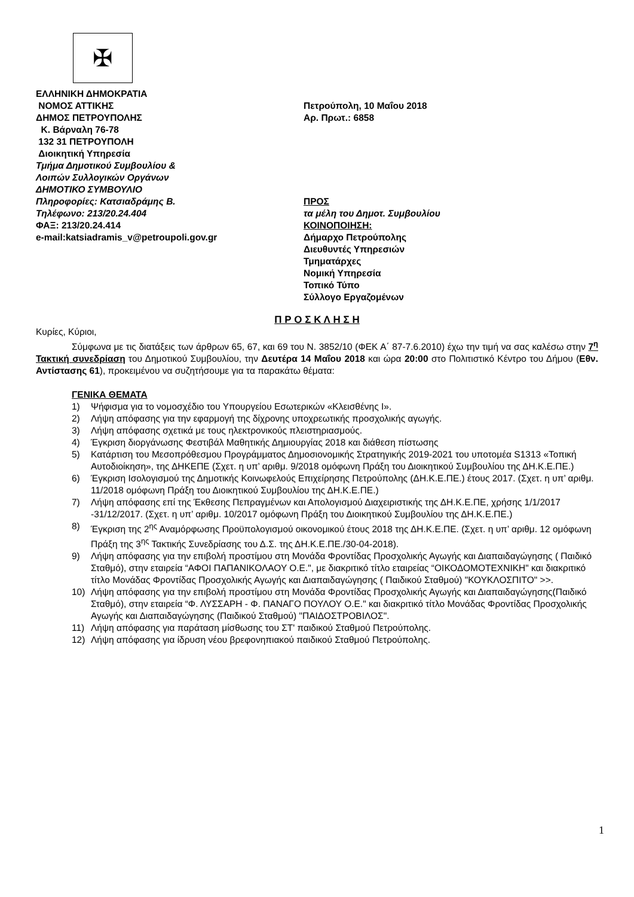✠
ΕΛΛΗΝΙΚΗ ΔΗΜΟΚΡΑΤΙΑ
ΝΟΜΟΣ ΑΤΤΙΚΗΣ
ΔΗΜΟΣ ΠΕΤΡΟΥΠΟΛΗΣ
Κ. Βάρναλη 76-78
132 31 ΠΕΤΡΟΥΠΟΛΗ
Διοικητική Υπηρεσία
Τμήμα Δημοτικού Συμβουλίου &
Λοιπών Συλλογικών Οργάνων
ΔΗΜΟΤΙΚΟ ΣΥΜΒΟΥΛΙΟ
Πληροφορίες: Κατσιαδράμης Β.
Τηλέφωνο: 213/20.24.404
ΦΑΞ: 213/20.24.414
e-mail:katsiadramis_v@petroupoli.gov.gr
Πετρούπολη, 10 Μαΐου 2018
Αρ. Πρωτ.: 6858
ΠΡΟΣ
τα μέλη του Δημοτ. Συμβουλίου
ΚΟΙΝΟΠΟΙΗΣΗ:
Δήμαρχο Πετρούπολης
Διευθυντές Υπηρεσιών
Τμηματάρχες
Νομική Υπηρεσία
Τοπικό Τύπο
Σύλλογο Εργαζομένων
Π Ρ Ο Σ Κ Λ Η Σ Η
Κυρίες, Κύριοι,
Σύμφωνα με τις διατάξεις των άρθρων 65, 67, και 69 του Ν. 3852/10 (ΦΕΚ Α΄ 87-7.6.2010) έχω την τιμή να σας καλέσω στην 7<sup>η</sup> Τακτική συνεδρίαση του Δημοτικού Συμβουλίου, την Δευτέρα 14 Μαΐου 2018 και ώρα 20:00 στο Πολιτιστικό Κέντρο του Δήμου (Εθν. Αντίστασης 61), προκειμένου να συζητήσουμε για τα παρακάτω θέματα:
ΓΕΝΙΚΑ ΘΕΜΑΤΑ
1) Ψήφισμα για το νομοσχέδιο του Υπουργείου Εσωτερικών «Κλεισθένης Ι».
2) Λήψη απόφασης για την εφαρμογή της δίχρονης υποχρεωτικής προσχολικής αγωγής.
3) Λήψη απόφασης σχετικά με τους ηλεκτρονικούς πλειστηριασμούς.
4) Έγκριση διοργάνωσης Φεστιβάλ Μαθητικής Δημιουργίας 2018 και διάθεση πίστωσης
5) Κατάρτιση του Μεσοπρόθεσμου Προγράμματος Δημοσιονομικής Στρατηγικής 2019-2021 του υποτομέα S1313 «Τοπική Αυτοδιοίκηση», της ΔΗΚΕΠΕ (Σχετ. η υπ’ αριθμ. 9/2018 ομόφωνη Πράξη του Διοικητικού Συμβουλίου της ΔΗ.Κ.Ε.ΠΕ.)
6) Έγκριση Ισολογισμού της Δημοτικής Κοινωφελούς Επιχείρησης Πετρούπολης (ΔΗ.Κ.Ε.ΠΕ.) έτους 2017. (Σχετ. η υπ’ αριθμ. 11/2018 ομόφωνη Πράξη του Διοικητικού Συμβουλίου της ΔΗ.Κ.Ε.ΠΕ.)
7) Λήψη απόφασης επί της Έκθεσης Πεπραγμένων και Απολογισμού Διαχειριστικής της ΔΗ.Κ.Ε.ΠΕ, χρήσης 1/1/2017 -31/12/2017. (Σχετ. η υπ’ αριθμ. 10/2017 ομόφωνη Πράξη του Διοικητικού Συμβουλίου της ΔΗ.Κ.Ε.ΠΕ.)
8) Έγκριση της 2<sup>ης</sup> Αναμόρφωσης Προϋπολογισμού οικονομικού έτους 2018 της ΔΗ.Κ.Ε.ΠΕ. (Σχετ. η υπ’ αριθμ. 12 ομόφωνη Πράξη της 3<sup>ης</sup> Τακτικής Συνεδρίασης του Δ.Σ. της ΔΗ.Κ.Ε.ΠΕ./30-04-2018).
9) Λήψη απόφασης για την επιβολή προστίμου στη Μονάδα Φροντίδας Προσχολικής Αγωγής και Διαπαιδαγώγησης ( Παιδικό Σταθμό), στην εταιρεία “ΑΦΟΙ ΠΑΠΑΝΙΚΟΛΑΟΥ Ο.Ε.", με διακριτικό τίτλο εταιρείας “ΟΙΚΟΔΟΜΟΤΕΧΝΙΚΗ" και διακριτικό τίτλο Μονάδας Φροντίδας Προσχολικής Αγωγής και Διαπαιδαγώγησης ( Παιδικού Σταθμού) "ΚΟΥΚΛΟΣΠΙΤΟ" >>.
10) Λήψη απόφασης για την επιβολή προστίμου στη Μονάδα Φροντίδας Προσχολικής Αγωγής και Διαπαιδαγώγησης(Παιδικό Σταθμό), στην εταιρεία “Φ. ΛΥΣΣΑΡΗ - Φ. ΠΑΝΑΓΟ ΠΟΥΛΟΥ Ο.Ε." και διακριτικό τίτλο Μονάδας Φροντίδας Προσχολικής Αγωγής και Διαπαιδαγώγησης (Παιδικού Σταθμού) "ΠΑΙΔΟΣΤΡΟΒΙΛΟΣ".
11) Λήψη απόφασης για παράταση μίσθωσης του ΣΤ' παιδικού Σταθμού Πετρούπολης.
12) Λήψη απόφασης για ίδρυση νέου βρεφονηπιακού παιδικού Σταθμού Πετρούπολης.
1